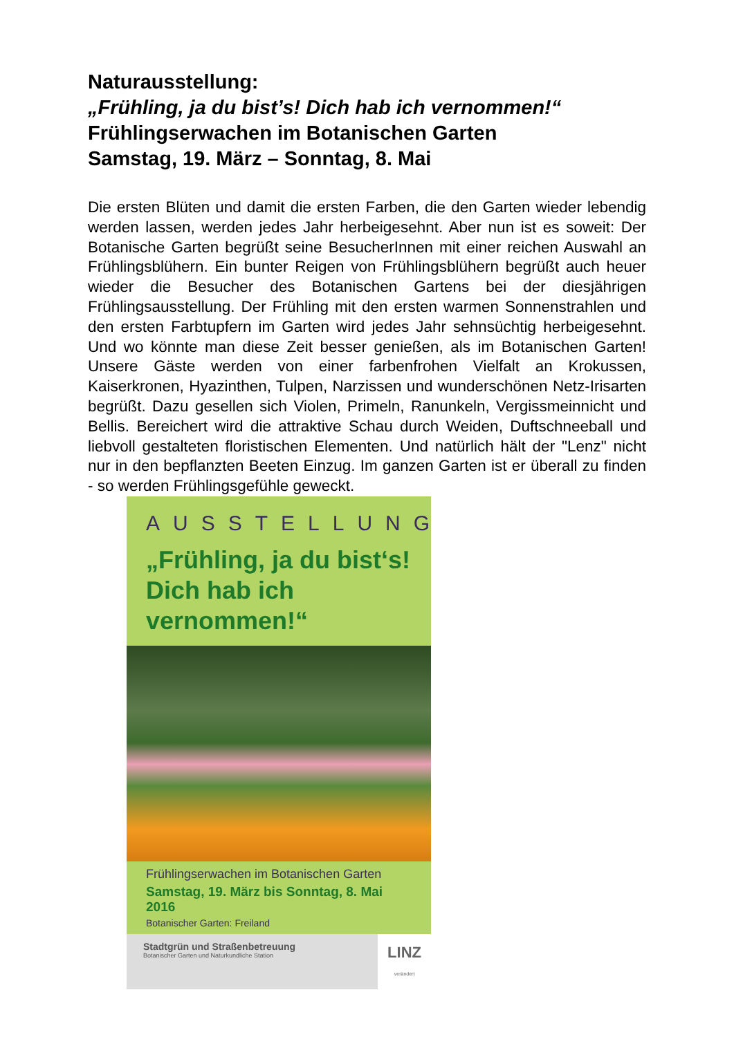Naturausstellung:
„Frühling, ja du bist’s! Dich hab ich vernommen!“
Frühlingserwachen im Botanischen Garten
Samstag, 19. März – Sonntag, 8. Mai
Die ersten Blüten und damit die ersten Farben, die den Garten wieder lebendig werden lassen, werden jedes Jahr herbeigesehnt. Aber nun ist es soweit: Der Botanische Garten begrüßt seine BesucherInnen mit einer reichen Auswahl an Frühlingsblühern. Ein bunter Reigen von Frühlingsblühern begrüßt auch heuer wieder die Besucher des Botanischen Gartens bei der diesjährigen Frühlingsausstellung. Der Frühling mit den ersten warmen Sonnenstrahlen und den ersten Farbtupfern im Garten wird jedes Jahr sehnsüchtig herbeigesehnt. Und wo könnte man diese Zeit besser genießen, als im Botanischen Garten! Unsere Gäste werden von einer farbenfrohen Vielfalt an Krokussen, Kaiserkronen, Hyazinthen, Tulpen, Narzissen und wunderschönen Netz-Irisarten begrüßt. Dazu gesellen sich Violen, Primeln, Ranunkeln, Vergissmeinnicht und Bellis. Bereichert wird die attraktive Schau durch Weiden, Duftschneeball und liebvoll gestalteten floristischen Elementen. Und natürlich hält der "Lenz" nicht nur in den bepflanzten Beeten Einzug. Im ganzen Garten ist er überall zu finden - so werden Frühlingsgefühle geweckt.
AUSSTELLUNG
„Frühling, ja du bist‘s!
Dich hab ich vernommen!“
Frühlingserwachen im Botanischen Garten
Samstag, 19. März bis Sonntag, 8. Mai 2016
Botanischer Garten: Freiland
Stadtgrün und Straßenbetreuung
Botanischer Garten und Naturkundliche Station
LINZ verändert